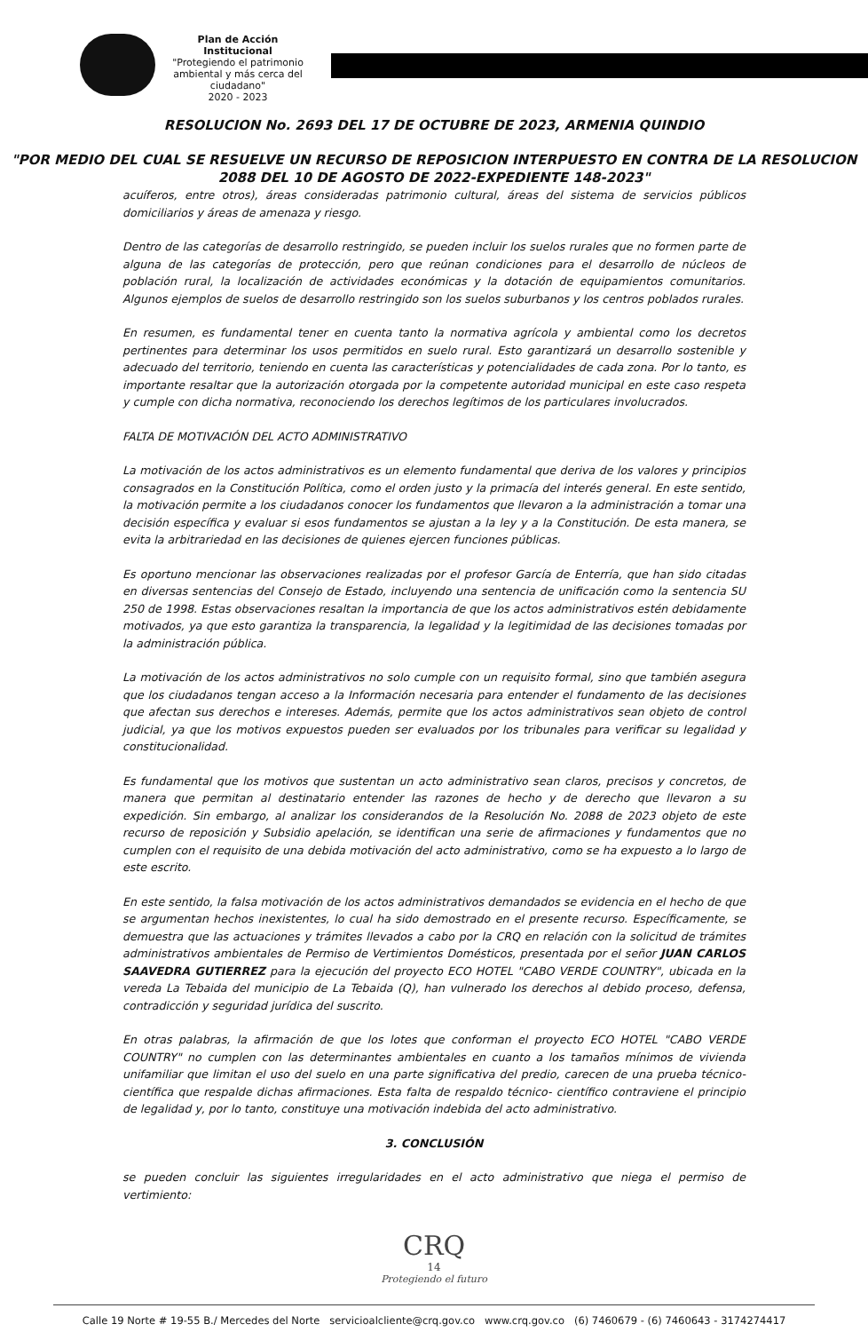Plan de Acción Institucional
"Protegiendo el patrimonio ambiental y más cerca del ciudadano"
2020 - 2023
RESOLUCION No. 2693 DEL 17 DE OCTUBRE DE 2023, ARMENIA QUINDIO
"POR MEDIO DEL CUAL SE RESUELVE UN RECURSO DE REPOSICION INTERPUESTO EN CONTRA DE LA RESOLUCION 2088 DEL 10 DE AGOSTO DE 2022-EXPEDIENTE 148-2023"
acuíferos, entre otros), áreas consideradas patrimonio cultural, áreas del sistema de servicios públicos domiciliarios y áreas de amenaza y riesgo.
Dentro de las categorías de desarrollo restringido, se pueden incluir los suelos rurales que no formen parte de alguna de las categorías de protección, pero que reúnan condiciones para el desarrollo de núcleos de población rural, la localización de actividades económicas y la dotación de equipamientos comunitarios. Algunos ejemplos de suelos de desarrollo restringido son los suelos suburbanos y los centros poblados rurales.
En resumen, es fundamental tener en cuenta tanto la normativa agrícola y ambiental como los decretos pertinentes para determinar los usos permitidos en suelo rural. Esto garantizará un desarrollo sostenible y adecuado del territorio, teniendo en cuenta las características y potencialidades de cada zona. Por lo tanto, es importante resaltar que la autorización otorgada por la competente autoridad municipal en este caso respeta y cumple con dicha normativa, reconociendo los derechos legítimos de los particulares involucrados.
FALTA DE MOTIVACIÓN DEL ACTO ADMINISTRATIVO
La motivación de los actos administrativos es un elemento fundamental que deriva de los valores y principios consagrados en la Constitución Política, como el orden justo y la primacía del interés general. En este sentido, la motivación permite a los ciudadanos conocer los fundamentos que llevaron a la administración a tomar una decisión específica y evaluar si esos fundamentos se ajustan a la ley y a la Constitución. De esta manera, se evita la arbitrariedad en las decisiones de quienes ejercen funciones públicas.
Es oportuno mencionar las observaciones realizadas por el profesor García de Enterría, que han sido citadas en diversas sentencias del Consejo de Estado, incluyendo una sentencia de unificación como la sentencia SU 250 de 1998. Estas observaciones resaltan la importancia de que los actos administrativos estén debidamente motivados, ya que esto garantiza la transparencia, la legalidad y la legitimidad de las decisiones tomadas por la administración pública.
La motivación de los actos administrativos no solo cumple con un requisito formal, sino que también asegura que los ciudadanos tengan acceso a la Información necesaria para entender el fundamento de las decisiones que afectan sus derechos e intereses. Además, permite que los actos administrativos sean objeto de control judicial, ya que los motivos expuestos pueden ser evaluados por los tribunales para verificar su legalidad y constitucionalidad.
Es fundamental que los motivos que sustentan un acto administrativo sean claros, precisos y concretos, de manera que permitan al destinatario entender las razones de hecho y de derecho que llevaron a su expedición. Sin embargo, al analizar los considerandos de la Resolución No. 2088 de 2023 objeto de este recurso de reposición y Subsidio apelación, se identifican una serie de afirmaciones y fundamentos que no cumplen con el requisito de una debida motivación del acto administrativo, como se ha expuesto a lo largo de este escrito.
En este sentido, la falsa motivación de los actos administrativos demandados se evidencia en el hecho de que se argumentan hechos inexistentes, lo cual ha sido demostrado en el presente recurso. Específicamente, se demuestra que las actuaciones y trámites llevados a cabo por la CRQ en relación con la solicitud de trámites administrativos ambientales de Permiso de Vertimientos Domésticos, presentada por el señor JUAN CARLOS SAAVEDRA GUTIERREZ para la ejecución del proyecto ECO HOTEL "CABO VERDE COUNTRY", ubicada en la vereda La Tebaida del municipio de La Tebaida (Q), han vulnerado los derechos al debido proceso, defensa, contradicción y seguridad jurídica del suscrito.
En otras palabras, la afirmación de que los lotes que conforman el proyecto ECO HOTEL "CABO VERDE COUNTRY" no cumplen con las determinantes ambientales en cuanto a los tamaños mínimos de vivienda unifamiliar que limitan el uso del suelo en una parte significativa del predio, carecen de una prueba técnico-científica que respalde dichas afirmaciones. Esta falta de respaldo técnico- científico contraviene el principio de legalidad y, por lo tanto, constituye una motivación indebida del acto administrativo.
3. CONCLUSIÓN
se pueden concluir las siguientes irregularidades en el acto administrativo que niega el permiso de vertimiento:
CRQ
14
Protegiendo el futuro
Calle 19 Norte # 19-55 B./ Mercedes del Norte servicioalcliente@crq.gov.co www.crq.gov.co (6) 7460679 - (6) 7460643 - 3174274417